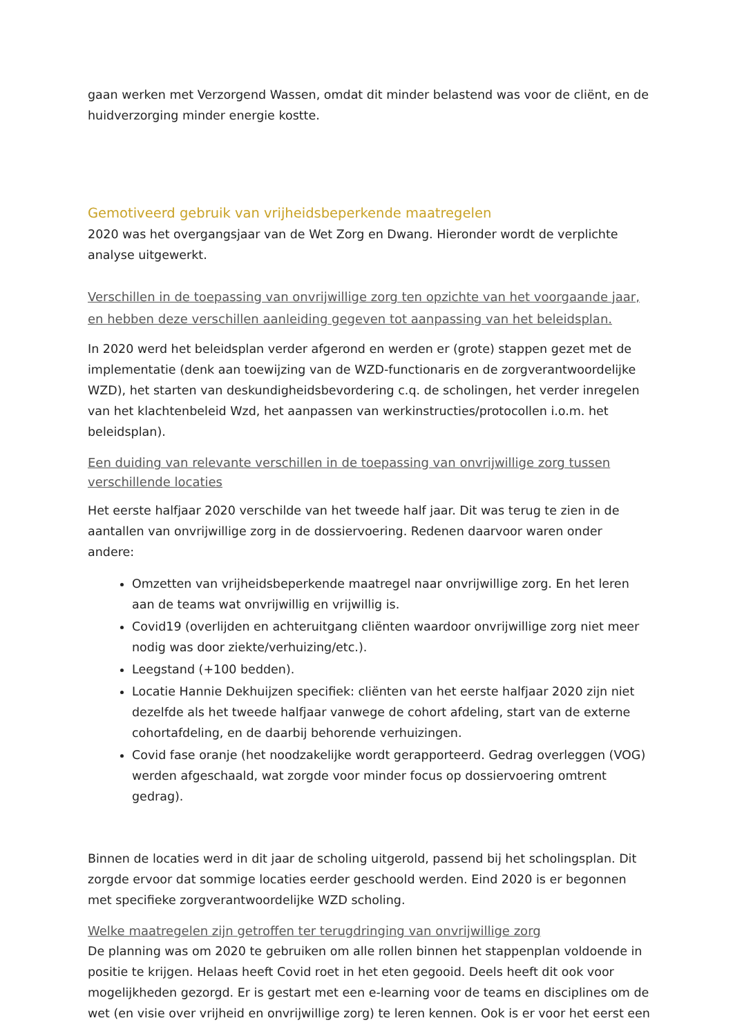gaan werken met Verzorgend Wassen, omdat dit minder belastend was voor de cliënt, en de huidverzorging minder energie kostte.
Gemotiveerd gebruik van vrijheidsbeperkende maatregelen
2020 was het overgangsjaar van de Wet Zorg en Dwang. Hieronder wordt de verplichte analyse uitgewerkt.
Verschillen in de toepassing van onvrijwillige zorg ten opzichte van het voorgaande jaar, en hebben deze verschillen aanleiding gegeven tot aanpassing van het beleidsplan.
In 2020 werd het beleidsplan verder afgerond en werden er (grote) stappen gezet met de implementatie (denk aan toewijzing van de WZD-functionaris en de zorgverantwoordelijke WZD), het starten van deskundigheidsbevordering c.q. de scholingen, het verder inregelen van het klachtenbeleid Wzd, het aanpassen van werkinstructies/protocollen i.o.m. het beleidsplan).
Een duiding van relevante verschillen in de toepassing van onvrijwillige zorg tussen verschillende locaties
Het eerste halfjaar 2020 verschilde van het tweede half jaar. Dit was terug te zien in de aantallen van onvrijwillige zorg in de dossiervoering. Redenen daarvoor waren onder andere:
Omzetten van vrijheidsbeperkende maatregel naar onvrijwillige zorg. En het leren aan de teams wat onvrijwillig en vrijwillig is.
Covid19 (overlijden en achteruitgang cliënten waardoor onvrijwillige zorg niet meer nodig was door ziekte/verhuizing/etc.).
Leegstand (+100 bedden).
Locatie Hannie Dekhuijzen specifiek: cliënten van het eerste halfjaar 2020 zijn niet dezelfde als het tweede halfjaar vanwege de cohort afdeling, start van de externe cohortafdeling, en de daarbij behorende verhuizingen.
Covid fase oranje (het noodzakelijke wordt gerapporteerd. Gedrag overleggen (VOG) werden afgeschaald, wat zorgde voor minder focus op dossiervoering omtrent gedrag).
Binnen de locaties werd in dit jaar de scholing uitgerold, passend bij het scholingsplan. Dit zorgde ervoor dat sommige locaties eerder geschoold werden. Eind 2020 is er begonnen met specifieke zorgverantwoordelijke WZD scholing.
Welke maatregelen zijn getroffen ter terugdringing van onvrijwillige zorg
De planning was om 2020 te gebruiken om alle rollen binnen het stappenplan voldoende in positie te krijgen. Helaas heeft Covid roet in het eten gegooid. Deels heeft dit ook voor mogelijkheden gezorgd. Er is gestart met een e-learning voor de teams en disciplines om de wet (en visie over vrijheid en onvrijwillige zorg) te leren kennen. Ook is er voor het eerst een